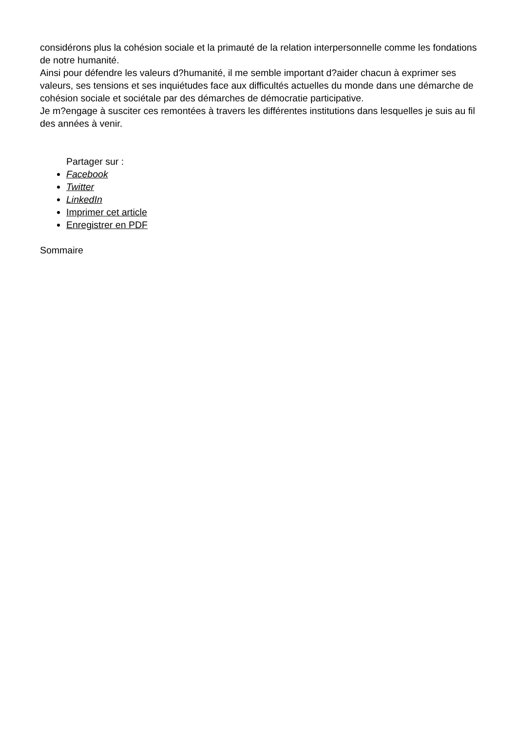considérons plus la cohésion sociale et la primauté de la relation interpersonnelle comme les fondations de notre humanité.
Ainsi pour défendre les valeurs d?humanité, il me semble important d?aider chacun à exprimer ses valeurs, ses tensions et ses inquiétudes face aux difficultés actuelles du monde dans une démarche de cohésion sociale et sociétale par des démarches de démocratie participative.
Je m?engage à susciter ces remontées à travers les différentes institutions dans lesquelles je suis au fil des années à venir.
Partager sur :
Facebook
Twitter
LinkedIn
Imprimer cet article
Enregistrer en PDF
Sommaire